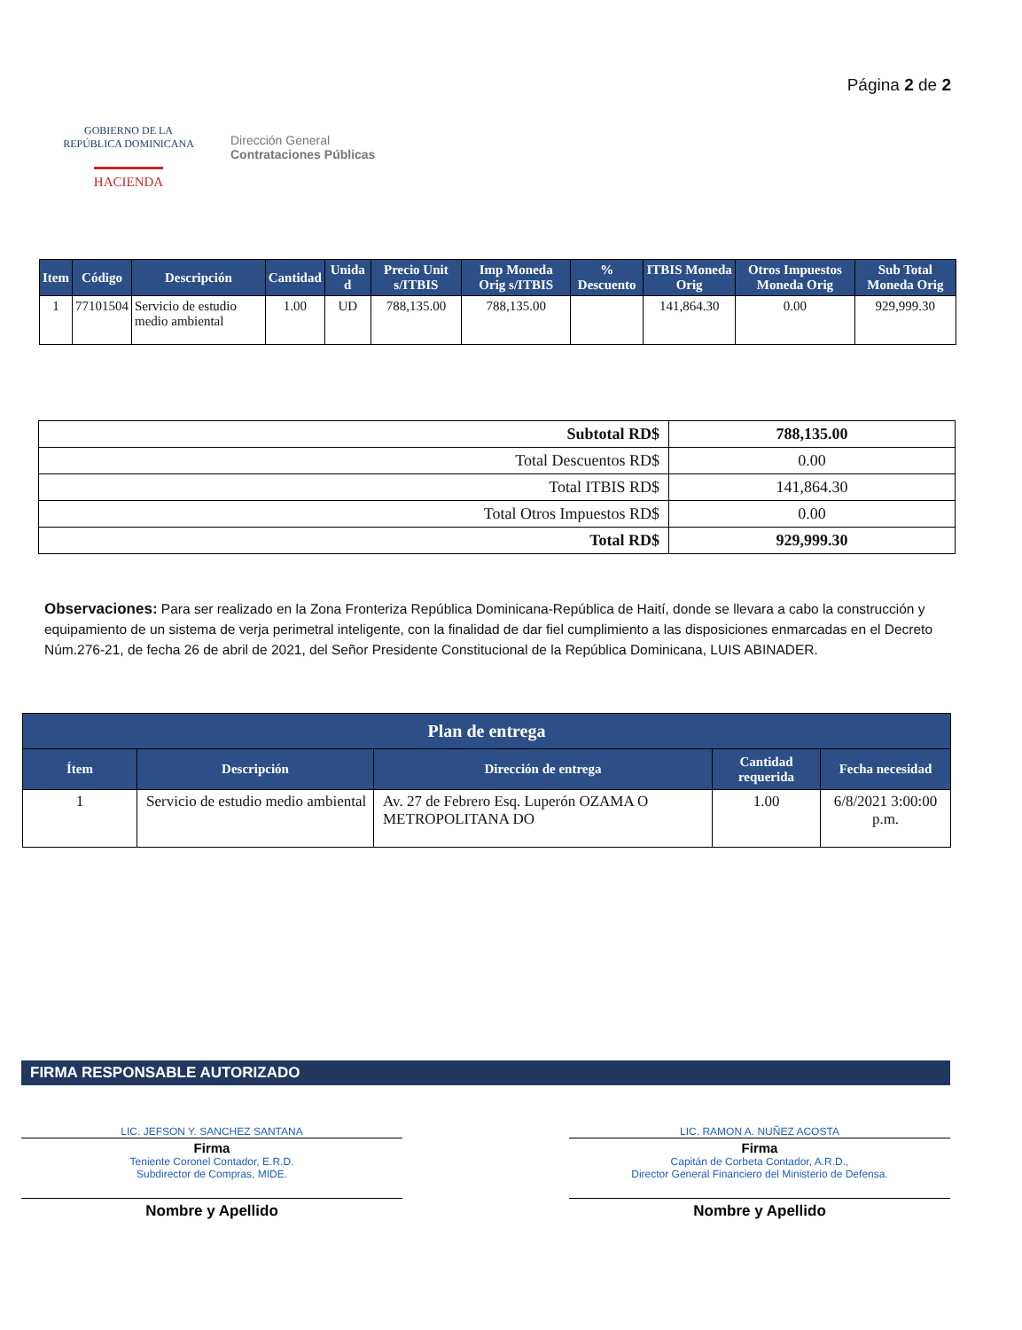GOBIERNO DE LA
REPÚBLICA DOMINICANA
HACIENDA
Dirección General
Contrataciones Públicas
Página 2 de 2
| Item | Código | Descripción | Cantidad | Unida d | Precio Unit s/ITBIS | Imp Moneda Orig s/ITBIS | % Descuento | ITBIS Moneda Orig | Otros Impuestos Moneda Orig | Sub Total Moneda Orig |
| --- | --- | --- | --- | --- | --- | --- | --- | --- | --- | --- |
| 1 | 77101504 | Servicio de estudio medio ambiental | 1.00 | UD | 788,135.00 | 788,135.00 | | 141,864.30 | 0.00 | 929,999.30 |
| Subtotal RD$ | 788,135.00 |
| Total Descuentos RD$ | 0.00 |
| Total ITBIS RD$ | 141,864.30 |
| Total Otros Impuestos RD$ | 0.00 |
| Total RD$ | 929,999.30 |
Observaciones: Para ser realizado en la Zona Fronteriza República Dominicana-República de Haití, donde se llevara a cabo la construcción y equipamiento de un sistema de verja perimetral inteligente, con la finalidad de dar fiel cumplimiento a las disposiciones enmarcadas en el Decreto Núm.276-21, de fecha 26 de abril de 2021, del Señor Presidente Constitucional de la República Dominicana, LUIS ABINADER.
| Plan de entrega | | | | |
| --- | --- | --- | --- | --- |
| Ítem | Descripción | Dirección de entrega | Cantidad requerida | Fecha necesidad |
| 1 | Servicio de estudio medio ambiental | Av. 27 de Febrero Esq. Luperón OZAMA O METROPOLITANA DO | 1.00 | 6/8/2021 3:00:00 p.m. |
FIRMA RESPONSABLE AUTORIZADO
LIC. JEFSON Y. SANCHEZ SANTANA
Firma
Teniente Coronel Contador, E.R.D.
Subdirector de Compras, MIDE.
Nombre y Apellido
LIC. RAMON A. NUÑEZ ACOSTA
Firma
Capitán de Corbeta Contador, A.R.D.,
Director General Financiero del Ministerio de Defensa.
Nombre y Apellido